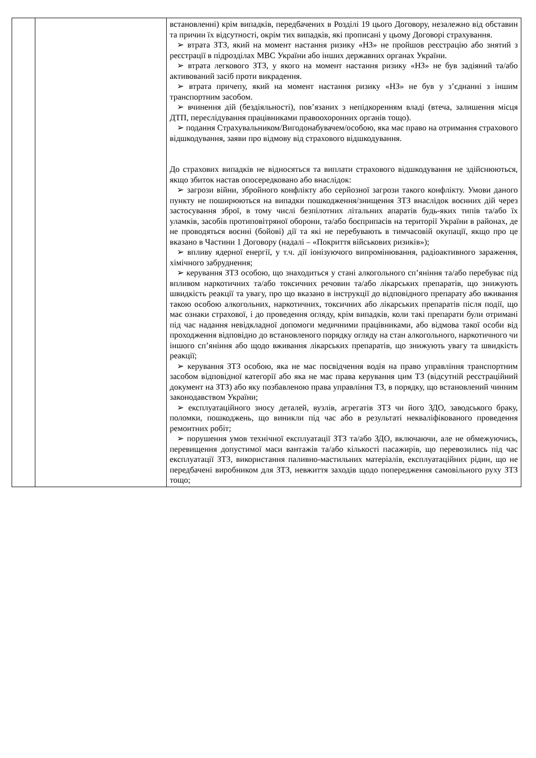| | | встановленні) крім випадків, передбачених в Розділі 19 цього Договору, незалежно від обставин та причин їх відсутності, окрім тих випадків, які прописані у цьому Договорі страхування. ➢ втрата ЗТЗ, який на момент настання ризику «НЗ» не пройшов реєстрацію або знятий з реєстрації в підрозділах МВС України або інших державних органах України. ➢ втрата легкового ЗТЗ, у якого на момент настання ризику «НЗ» не був задіяний та/або активований засіб проти викрадення. ➢ втрата причепу, який на момент настання ризику «НЗ» не був у з’єднанні з іншим транспортним засобом. ➢ вчинення дій (бездіяльності), пов’язаних з непідкоренням владі (втеча, залишення місця ДТП, переслідування працівниками правоохоронних органів тощо). ➢ подання Страхувальником/Вигодонабувачем/особою, яка має право на отримання страхового відшкодування, заяви про відмову від страхового відшкодування. До страхових випадків не відносяться та виплати страхового відшкодування не здійснюються, якщо збиток настав опосередковано або внаслідок: ➢ загрози війни, збройного конфлікту або серйозної загрози такого конфлікту. Умови даного пункту не поширюються на випадки пошкодження/знищення ЗТЗ внаслідок воєнних дій через застосування зброї, в тому числі безпілотних літальних апаратів будь-яких типів та/або їх уламків, засобів протиповітряної оборони, та/або боєприпасів на території України в районах, де не проводяться воєнні (бойові) дії та які не перебувають в тимчасовій окупації, якщо про це вказано в Частини 1 Договору (надалі – «Покриття військових ризиків»); ➢ впливу ядерної енергії, у т.ч. дії іонізуючого випромінювання, радіоактивного зараження, хімічного забруднення; ➢ керування ЗТЗ особою, що знаходиться у стані алкогольного сп’яніння та/або перебуває під впливом наркотичних та/або токсичних речовин та/або лікарських препаратів, що знижують швидкість реакції та увагу, про що вказано в інструкції до відповідного препарату або вживання такою особою алкогольних, наркотичних, токсичних або лікарських препаратів після події, що має ознаки страхової, і до проведення огляду, крім випадків, коли такі препарати були отримані під час надання невідкладної допомоги медичними працівниками, або відмова такої особи від проходження відповідно до встановленого порядку огляду на стан алкогольного, наркотичного чи іншого сп’яніння або щодо вживання лікарських препаратів, що знижують увагу та швидкість реакції; ➢ керування ЗТЗ особою, яка не має посвідчення водія на право управління транспортним засобом відповідної категорії або яка не має права керування цим ТЗ (відсутній реєстраційний документ на ЗТЗ) або яку позбавленою права управління ТЗ, в порядку, що встановлений чинним законодавством України; ➢ експлуатаційного зносу деталей, вузлів, агрегатів ЗТЗ чи його ЗДО, заводського браку, поломки, пошкоджень, що виникли під час або в результаті некваліфікованого проведення ремонтних робіт; ➢ порушення умов технічної експлуатації ЗТЗ та/або ЗДО, включаючи, але не обмежуючись, перевищення допустимої маси вантажів та/або кількості пасажирів, що перевозились під час експлуатації ЗТЗ, використання паливно-мастильних матеріалів, експлуатаційних рідин, що не передбачені виробником для ЗТЗ, невжиття заходів щодо попередження самовільного руху ЗТЗ тощо; |